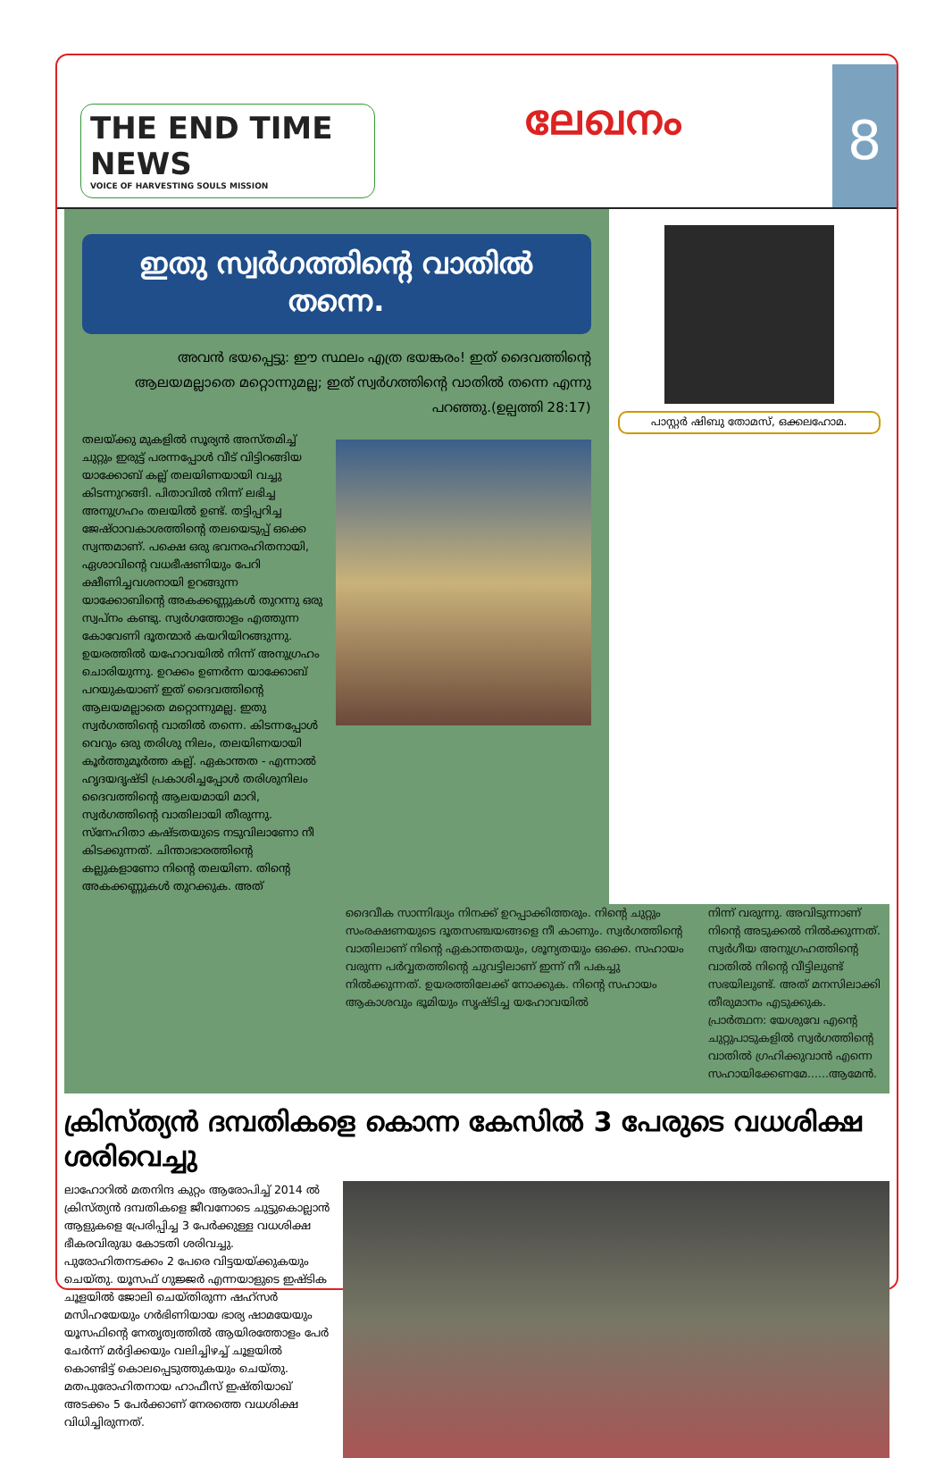THE END TIME NEWS
VOICE OF HARVESTING SOULS MISSION
ലേഖനം
8
ഇതു സ്വർഗത്തിന്റെ വാതിൽ തന്നെ.
അവൻ ഭയപ്പെട്ടു: ഈ സ്ഥലം എത്ര ഭയങ്കരം! ഇത് ദൈവത്തിന്റെ ആലയമല്ലാതെ മറ്റൊന്നുമല്ല; ഇത് സ്വർഗത്തിന്റെ വാതിൽ തന്നെ എന്നു പറഞ്ഞു.(ഉല്പത്തി 28:17)
തലയ്ക്കു മുകളിൽ സൂര്യൻ അസ്തമിച്ച് ചുറ്റും ഇരുട്ട് പരന്നപ്പോൾ വീട് വിട്ടിറങ്ങിയ യാക്കോബ് കല്ല് തലയിണയായി വച്ചു കിടന്നുറങ്ങി. പിതാവിൽ നിന്ന് ലഭിച്ച അനുഗ്രഹം തലയിൽ ഉണ്ട്. തട്ടിപ്പറിച്ച ജേഷ്ഠാവകാശത്തിന്റെ തലയെടുപ്പ് ഒക്കെ സ്വന്തമാണ്. പക്ഷെ ഒരു ഭവനരഹിതനായി, ഏശാവിന്റെ വധഭീഷണിയും പേറി ക്ഷീണിച്ചവശനായി ഉറങ്ങുന്ന യാക്കോബിന്റെ അകക്കണ്ണുകൾ തുറന്നു ഒരു സ്വപ്നം കണ്ടു. സ്വർഗത്തോളം എത്തുന്ന കോവേണി ദൂതന്മാർ കയറിയിറങ്ങുന്നു. ഉയരത്തിൽ യഹോവയിൽ നിന്ന് അനുഗ്രഹം ചൊരിയുന്നു. ഉറക്കം ഉണർന്ന യാക്കോബ് പറയുകയാണ് ഇത് ദൈവത്തിന്റെ ആലയമല്ലാതെ മറ്റൊന്നുമല്ല. ഇതു സ്വർഗത്തിന്റെ വാതിൽ തന്നെ. കിടന്നപ്പോൾ വെറും ഒരു തരിശു നിലം, തലയിണയായി കൂർത്തുമൂർത്ത കല്ല്. ഏകാന്തത - എന്നാൽ ഹൃദയദൃഷ്ടി പ്രകാശിച്ചപ്പോൾ തരിശുനിലം ദൈവത്തിന്റെ ആലയമായി മാറി, സ്വർഗത്തിന്റെ വാതിലായി തീരുന്നു. സ്നേഹിതാ കഷ്ടതയുടെ നടുവിലാണോ നീ കിടക്കുന്നത്. ചിന്താഭാരത്തിന്റെ കല്ലുകളാണോ നിന്റെ തലയിണ. തിന്റെ അകക്കണ്ണുകൾ തുറക്കുക. അത്
പാസ്റ്റർ ഷിബു തോമസ്, ഒക്കലഹോമ.
ദൈവീക സാന്നിദ്ധ്യം നിനക്ക് ഉറപ്പാക്കിത്തരും. നിന്റെ ചുറ്റും സംരക്ഷണയുടെ ദൂതസഞ്ചയങ്ങളെ നീ കാണും. സ്വർഗത്തിന്റെ വാതിലാണ് നിന്റെ ഏകാന്തതയും, ശൂന്യതയും ഒക്കെ. സഹായം വരുന്ന പർവ്വതത്തിന്റെ ചുവട്ടിലാണ് ഇന്ന് നീ പകച്ചു നിൽക്കുന്നത്. ഉയരത്തിലേക്ക് നോക്കുക. നിന്റെ സഹായം ആകാശവും ഭൂമിയും സൃഷ്ടിച്ച യഹോവയിൽ
നിന്ന് വരുന്നു. അവിടുന്നാണ് നിന്റെ അടുക്കൽ നിൽക്കുന്നത്. സ്വർഗീയ അനുഗ്രഹത്തിന്റെ വാതിൽ നിന്റെ വീട്ടിലുണ്ട് സഭയിലുണ്ട്. അത് മനസിലാക്കി തീരുമാനം എടുക്കുക.
പ്രാർത്ഥന: യേശുവേ എന്റെ ചുറ്റുപാടുകളിൽ സ്വർഗത്തിന്റെ വാതിൽ ഗ്രഹിക്കുവാൻ എന്നെ സഹായിക്കേണമേ......ആമേൻ.
ക്രിസ്ത്യൻ ദമ്പതികളെ കൊന്ന കേസിൽ 3 പേരുടെ വധശിക്ഷ ശരിവെച്ചു
ലാഹോറിൽ മതനിന്ദ കുറ്റം ആരോപിച്ച് 2014 ൽ ക്രിസ്ത്യൻ ദമ്പതികളെ ജീവനോടെ ചുട്ടുകൊല്ലാൻ ആളുകളെ പ്രേരിപ്പിച്ച 3 പേർക്കുള്ള വധശിക്ഷ ഭീകരവിരുദ്ധ കോടതി ശരിവച്ചു. പുരോഹിതനടക്കം 2 പേരെ വിട്ടയയ്ക്കുകയും ചെയ്തു. യൂസഫ് ഗുജ്ജർ എന്നയാളുടെ ഇഷ്ടിക ചൂളയിൽ ജോലി ചെയ്തിരുന്ന ഷഹ്സർ മസിഹയേയും ഗർഭിണിയായ ഭാര്യ ഷാമയേയും യൂസഫിന്റെ നേതൃത്വത്തിൽ ആയിരത്തോളം പേർ ചേർന്ന് മർദ്ദിക്കയും വലിച്ചിഴച്ച് ചൂളയിൽ കൊണ്ടിട്ട് കൊലപ്പെടുത്തുകയും ചെയ്തു. മതപുരോഹിതനായ ഹാഫീസ് ഇഷ്തിയാഖ് അടക്കം 5 പേർക്കാണ് നേരത്തെ വധശിക്ഷ വിധിച്ചിരുന്നത്.